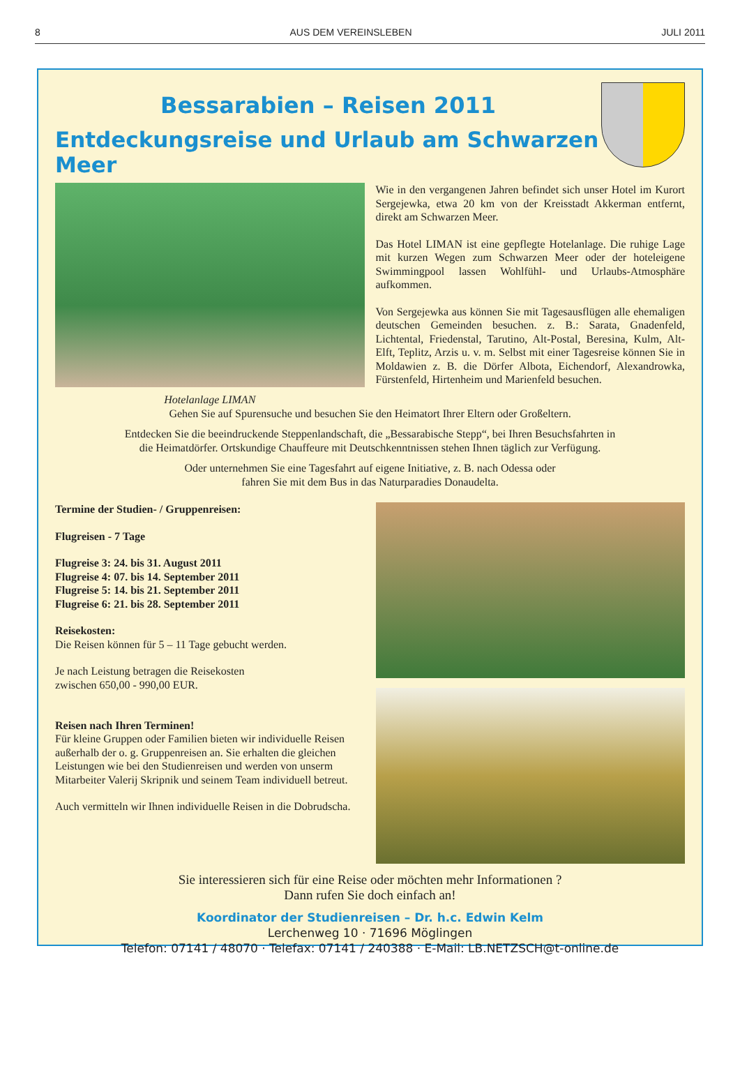8 AUS DEM VEREINSLEBEN JULI 2011
Bessarabien – Reisen 2011
Entdeckungsreise und Urlaub am Schwarzen Meer
Hotelanlage LIMAN
Wie in den vergangenen Jahren befindet sich unser Hotel im Kurort Sergejewka, etwa 20 km von der Kreisstadt Akkerman entfernt, direkt am Schwarzen Meer.
Das Hotel LIMAN ist eine gepflegte Hotelanlage. Die ruhige Lage mit kurzen Wegen zum Schwarzen Meer oder der hotel­eigene Swimmingpool lassen Wohlfühl- und Urlaubs-Atmos­phäre aufkommen.
Von Sergejewka aus können Sie mit Tagesausflügen alle ehemaligen deutschen Gemeinden besuchen. z. B.: Sarata, Gnadenfeld, Lichtental, Friedenstal, Tarutino, Alt-Postal, Beresina, Kulm, Alt-Elft, Teplitz, Arzis u. v. m. Selbst mit einer Tagesreise können Sie in Moldawien z. B. die Dörfer Albota, Eichendorf, Alexandrowka, Fürstenfeld, Hirtenheim und Marienfeld besuchen.
Gehen Sie auf Spurensuche und besuchen Sie den Heimatort Ihrer Eltern oder Großeltern.
Entdecken Sie die beeindruckende Steppenlandschaft, die „Bessarabische Stepp“, bei Ihren Besuchsfahrten in
die Heimatdörfer. Ortskundige Chauffeure mit Deutschkenntnissen stehen Ihnen täglich zur Verfügung.
Oder unternehmen Sie eine Tagesfahrt auf eigene Initiative, z. B. nach Odessa oder
fahren Sie mit dem Bus in das Naturparadies Donaudelta.
Termine der Studien- / Gruppenreisen:
Flugreisen - 7 Tage
Flugreise 3: 24. bis 31. August 2011
Flugreise 4: 07. bis 14. September 2011
Flugreise 5: 14. bis 21. September 2011
Flugreise 6: 21. bis 28. September 2011
Reisekosten:
Die Reisen können für 5 – 11 Tage gebucht werden.
Je nach Leistung betragen die Reisekosten
zwischen 650,00 - 990,00 EUR.
Reisen nach Ihren Terminen!
Für kleine Gruppen oder Familien bieten wir individuelle Reisen außerhalb der o. g. Gruppenreisen an. Sie erhalten die gleichen Leistungen wie bei den Studienreisen und werden von unserm Mitarbeiter Valerij Skripnik und seinem Team individuell betreut.
Auch vermitteln wir Ihnen individuelle Reisen in die Dobrudscha.
Sie interessieren sich für eine Reise oder möchten mehr Informationen ?
Dann rufen Sie doch einfach an!
Koordinator der Studienreisen – Dr. h.c. Edwin Kelm
Lerchenweg 10 · 71696 Möglingen
Telefon: 07141 / 48070 · Telefax: 07141 / 240388 · E-Mail: LB.NETZSCH@t-online.de